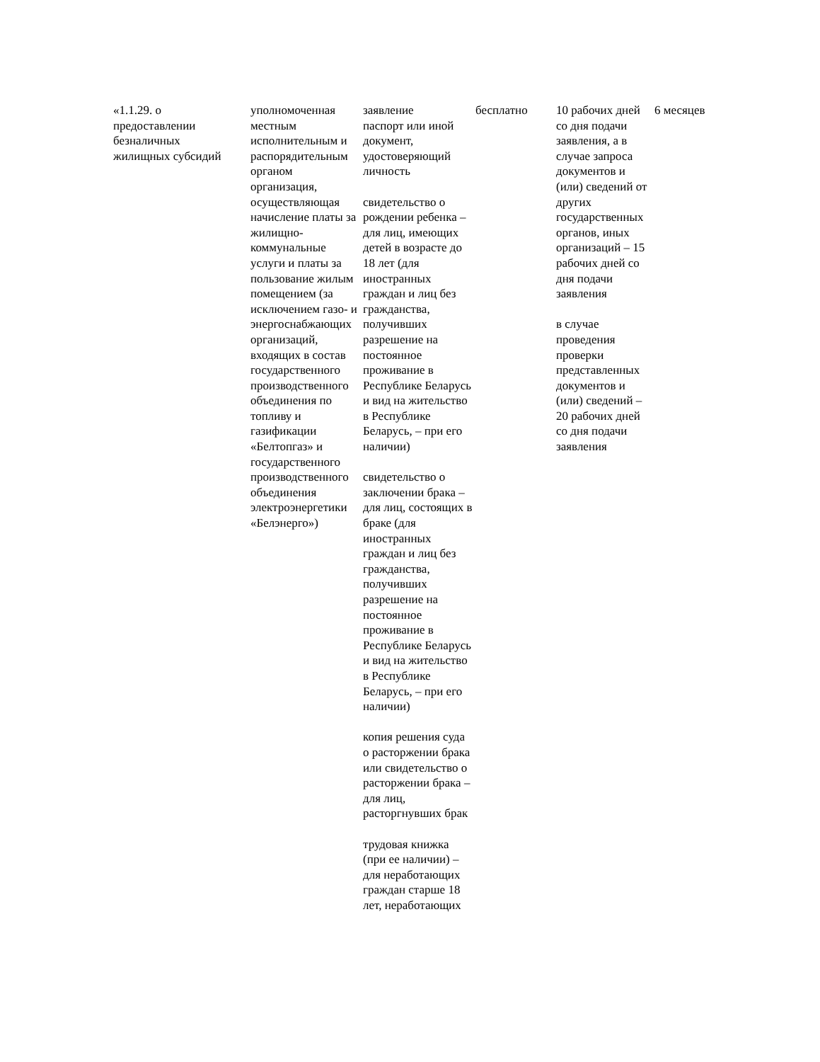| «1.1.29. о предоставлении безналичных жилищных субсидий | уполномоченная местным исполнительным и распорядительным органом организация, осуществляющая начисление платы за жилищно-коммунальные услуги и платы за пользование жилым помещением (за исключением газо- и энергоснабжающих организаций, входящих в состав государственного производственного объединения по топливу и газификации «Белтопгаз» и государственного производственного объединения электроэнергетики «Белэнерго») | заявление паспорт или иной документ, удостоверяющий личность свидетельство о рождении ребенка – для лиц, имеющих детей в возрасте до 18 лет (для иностранных граждан и лиц без гражданства, получивших разрешение на постоянное проживание в Республике Беларусь и вид на жительство в Республике Беларусь, – при его наличии) свидетельство о заключении брака – для лиц, состоящих в браке (для иностранных граждан и лиц без гражданства, получивших разрешение на постоянное проживание в Республике Беларусь и вид на жительство в Республике Беларусь, – при его наличии) копия решения суда о расторжении брака или свидетельство о расторжении брака – для лиц, расторгнувших брак трудовая книжка (при ее наличии) – для неработающих граждан старше 18 лет, неработающих | бесплатно | 10 рабочих дней со дня подачи заявления, а в случае запроса документов и (или) сведений от других государственных органов, иных организаций – 15 рабочих дней со дня подачи заявления в случае проведения проверки представленных документов и (или) сведений – 20 рабочих дней со дня подачи заявления | 6 месяцев |